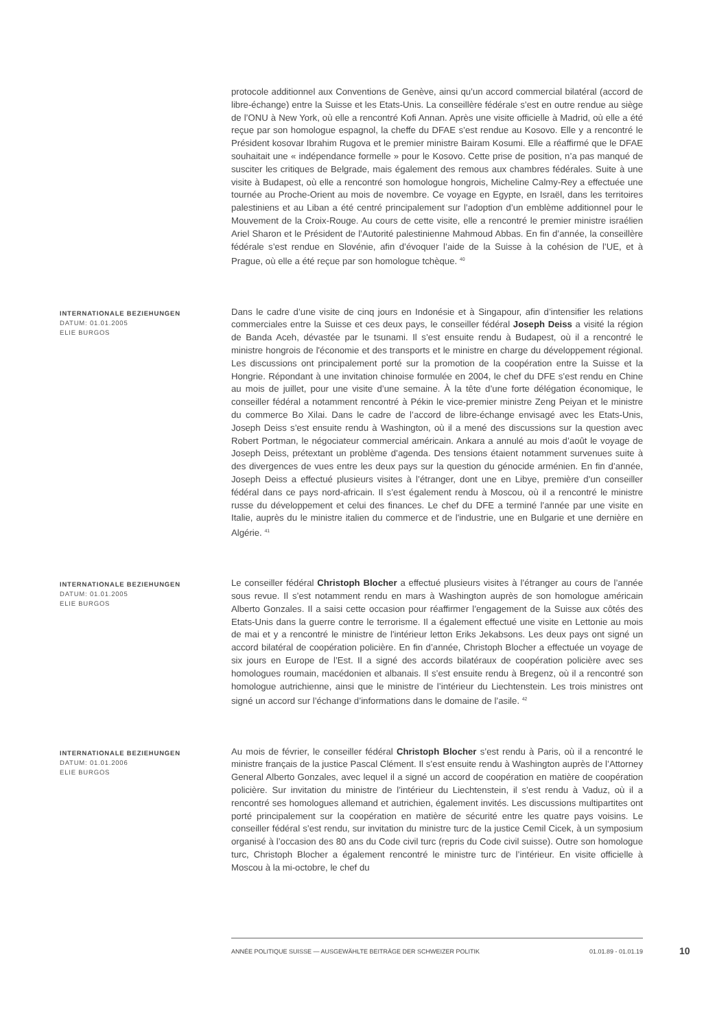protocole additionnel aux Conventions de Genève, ainsi qu’un accord commercial bilatéral (accord de libre-échange) entre la Suisse et les Etats-Unis. La conseillère fédérale s’est en outre rendue au siège de l’ONU à New York, où elle a rencontré Kofi Annan. Après une visite officielle à Madrid, où elle a été reçue par son homologue espagnol, la cheffe du DFAE s’est rendue au Kosovo. Elle y a rencontré le Président kosovar Ibrahim Rugova et le premier ministre Bairam Kosumi. Elle a réaffirmé que le DFAE souhaitait une « indépendance formelle » pour le Kosovo. Cette prise de position, n’a pas manqué de susciter les critiques de Belgrade, mais également des remous aux chambres fédérales. Suite à une visite à Budapest, où elle a rencontré son homologue hongrois, Micheline Calmy-Rey a effectuée une tournée au Proche-Orient au mois de novembre. Ce voyage en Egypte, en Israël, dans les territoires palestiniens et au Liban a été centré principalement sur l’adoption d’un emblème additionnel pour le Mouvement de la Croix-Rouge. Au cours de cette visite, elle a rencontré le premier ministre israélien Ariel Sharon et le Président de l’Autorité palestinienne Mahmoud Abbas. En fin d’année, la conseillère fédérale s’est rendue en Slovénie, afin d’évoquer l’aide de la Suisse à la cohésion de l’UE, et à Prague, où elle a été reçue par son homologue tchèque. <sup>40</sup>
INTERNATIONALE BEZIEHUNGEN
DATUM: 01.01.2005
ELIE BURGOS
Dans le cadre d’une visite de cinq jours en Indonésie et à Singapour, afin d’intensifier les relations commerciales entre la Suisse et ces deux pays, le conseiller fédéral Joseph Deiss a visité la région de Banda Aceh, dévastée par le tsunami. Il s’est ensuite rendu à Budapest, où il a rencontré le ministre hongrois de l'économie et des transports et le ministre en charge du développement régional. Les discussions ont principalement porté sur la promotion de la coopération entre la Suisse et la Hongrie. Répondant à une invitation chinoise formulée en 2004, le chef du DFE s’est rendu en Chine au mois de juillet, pour une visite d’une semaine. À la tête d’une forte délégation économique, le conseiller fédéral a notamment rencontré à Pékin le vice-premier ministre Zeng Peiyan et le ministre du commerce Bo Xilai. Dans le cadre de l’accord de libre-échange envisagé avec les Etats-Unis, Joseph Deiss s’est ensuite rendu à Washington, où il a mené des discussions sur la question avec Robert Portman, le négociateur commercial américain. Ankara a annulé au mois d’août le voyage de Joseph Deiss, prétextant un problème d’agenda. Des tensions étaient notamment survenues suite à des divergences de vues entre les deux pays sur la question du génocide arménien. En fin d’année, Joseph Deiss a effectué plusieurs visites à l’étranger, dont une en Libye, première d’un conseiller fédéral dans ce pays nord-africain. Il s’est également rendu à Moscou, où il a rencontré le ministre russe du développement et celui des finances. Le chef du DFE a terminé l’année par une visite en Italie, auprès du le ministre italien du commerce et de l'industrie, une en Bulgarie et une dernière en Algérie. <sup>41</sup>
INTERNATIONALE BEZIEHUNGEN
DATUM: 01.01.2005
ELIE BURGOS
Le conseiller fédéral Christoph Blocher a effectué plusieurs visites à l’étranger au cours de l’année sous revue. Il s’est notamment rendu en mars à Washington auprès de son homologue américain Alberto Gonzales. Il a saisi cette occasion pour réaffirmer l’engagement de la Suisse aux côtés des Etats-Unis dans la guerre contre le terrorisme. Il a également effectué une visite en Lettonie au mois de mai et y a rencontré le ministre de l'intérieur letton Eriks Jekabsons. Les deux pays ont signé un accord bilatéral de coopération policière. En fin d’année, Christoph Blocher a effectuée un voyage de six jours en Europe de l’Est. Il a signé des accords bilatéraux de coopération policière avec ses homologues roumain, macédonien et albanais. Il s’est ensuite rendu à Bregenz, où il a rencontré son homologue autrichienne, ainsi que le ministre de l’intérieur du Liechtenstein. Les trois ministres ont signé un accord sur l’échange d’informations dans le domaine de l’asile. <sup>42</sup>
INTERNATIONALE BEZIEHUNGEN
DATUM: 01.01.2006
ELIE BURGOS
Au mois de février, le conseiller fédéral Christoph Blocher s’est rendu à Paris, où il a rencontré le ministre français de la justice Pascal Clément. Il s’est ensuite rendu à Washington auprès de l’Attorney General Alberto Gonzales, avec lequel il a signé un accord de coopération en matière de coopération policière. Sur invitation du ministre de l’intérieur du Liechtenstein, il s’est rendu à Vaduz, où il a rencontré ses homologues allemand et autrichien, également invités. Les discussions multipartites ont porté principalement sur la coopération en matière de sécurité entre les quatre pays voisins. Le conseiller fédéral s’est rendu, sur invitation du ministre turc de la justice Cemil Cicek, à un symposium organisé à l’occasion des 80 ans du Code civil turc (repris du Code civil suisse). Outre son homologue turc, Christoph Blocher a également rencontré le ministre turc de l’intérieur. En visite officielle à Moscou à la mi-octobre, le chef du
ANNÉE POLITIQUE SUISSE — AUSGEWÄHLTE BEITRÄGE DER SCHWEIZER POLITIK 01.01.89 - 01.01.19
10